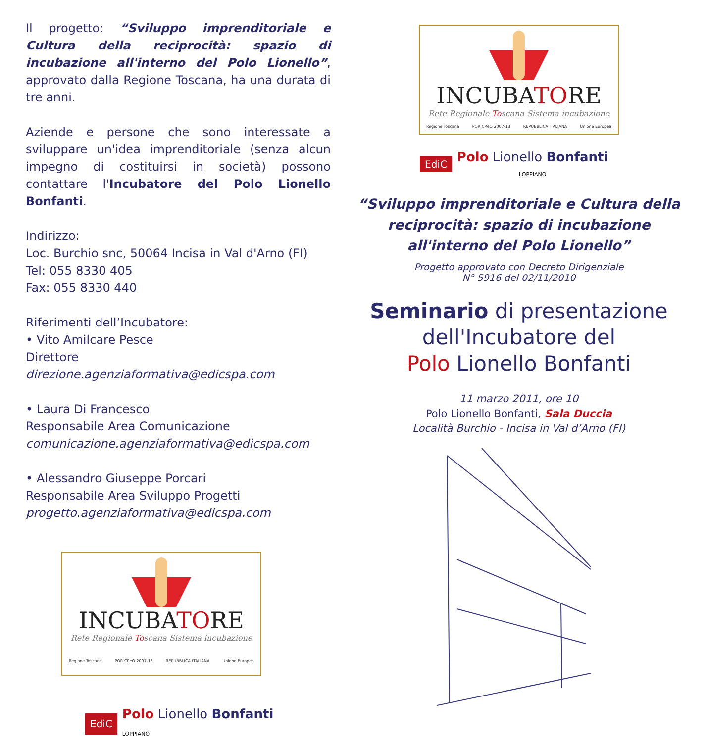Il progetto: “Sviluppo imprenditoriale e Cultura della reciprocità: spazio di incubazione all'interno del Polo Lionello”, approvato dalla Regione Toscana, ha una durata di tre anni.
Aziende e persone che sono interessate a sviluppare un'idea imprenditoriale (senza alcun impegno di costituirsi in società) possono contattare l'Incubatore del Polo Lionello Bonfanti.
Indirizzo:
Loc. Burchio snc, 50064 Incisa in Val d'Arno (FI)
Tel: 055 8330 405
Fax: 055 8330 440
Riferimenti dell’Incubatore:
• Vito Amilcare Pesce
Direttore
direzione.agenziaformativa@edicspa.com
• Laura Di Francesco
Responsabile Area Comunicazione
comunicazione.agenziaformativa@edicspa.com
• Alessandro Giuseppe Porcari
Responsabile Area Sviluppo Progetti
progetto.agenziaformativa@edicspa.com
INCUBATORE
Rete Regionale Toscana Sistema incubazione
Regione Toscana POR CReO 2007-13 REPUBBLICA ITALIANA Unione Europea
EdiC Polo Lionello Bonfanti
LOPPIANO
INCUBATORE
Rete Regionale Toscana Sistema incubazione
Regione Toscana POR CReO 2007-13 REPUBBLICA ITALIANA Unione Europea
EdiC Polo Lionello Bonfanti
LOPPIANO
“Sviluppo imprenditoriale e Cultura della
reciprocità: spazio di incubazione
all'interno del Polo Lionello”
Progetto approvato con Decreto Dirigenziale
N° 5916 del 02/11/2010
Seminario di presentazione
dell'Incubatore del
Polo Lionello Bonfanti
11 marzo 2011, ore 10
Polo Lionello Bonfanti, Sala Duccia
Località Burchio - Incisa in Val d’Arno (FI)